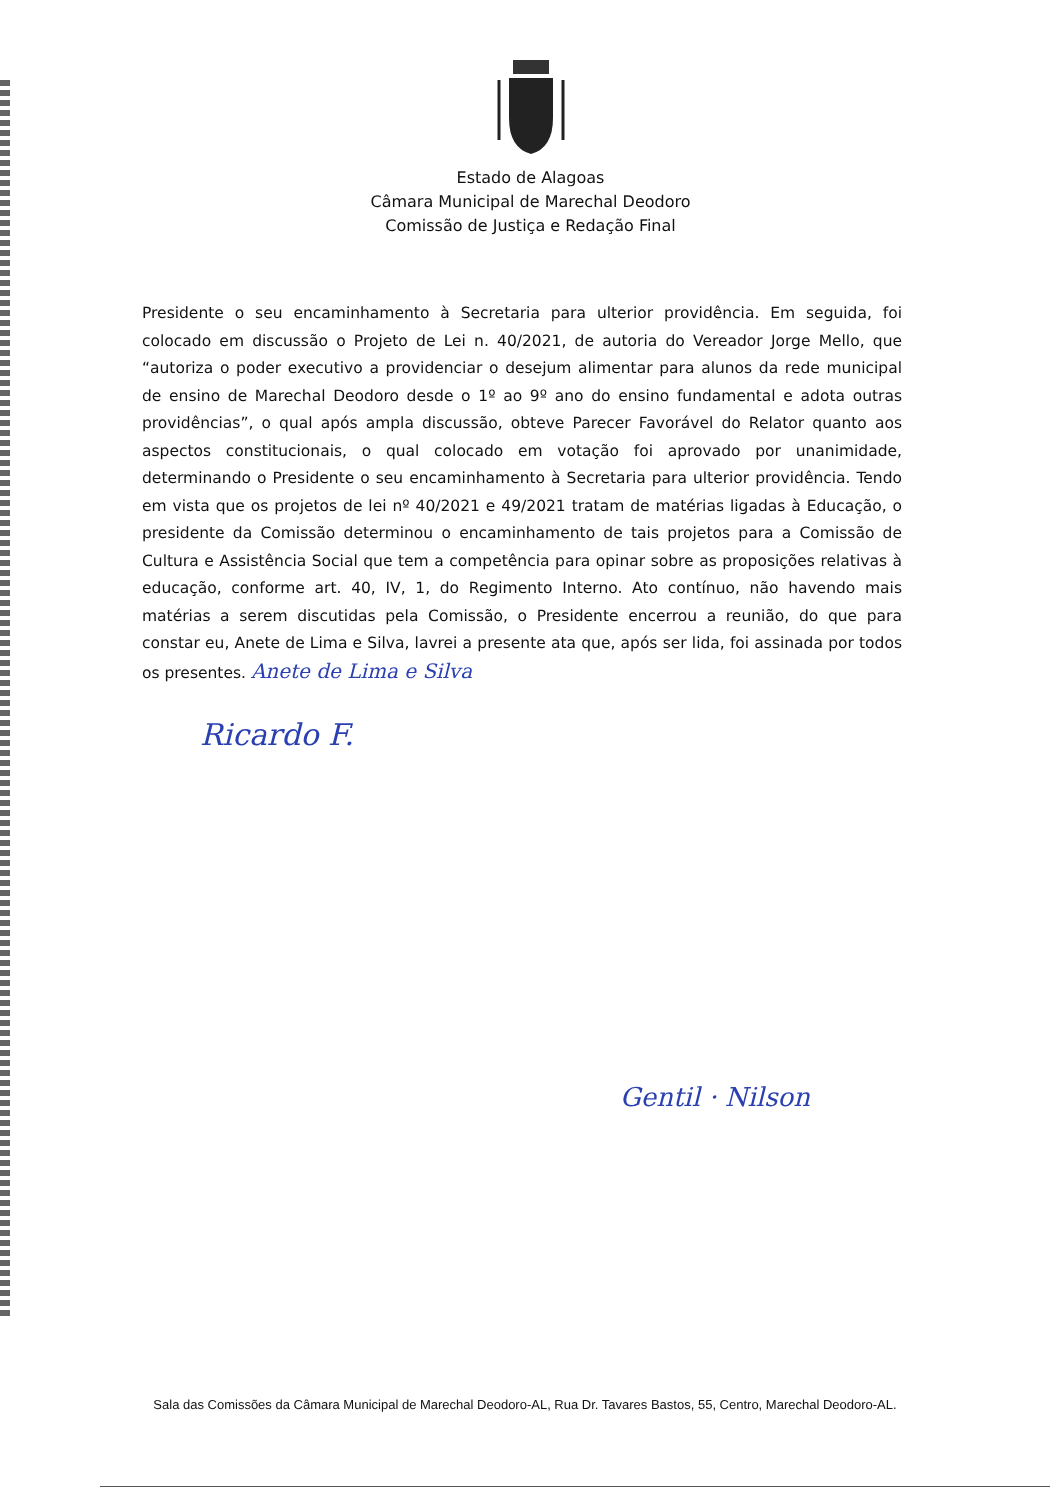Estado de Alagoas
Câmara Municipal de Marechal Deodoro
Comissão de Justiça e Redação Final
Presidente o seu encaminhamento à Secretaria para ulterior providência. Em seguida, foi colocado em discussão o Projeto de Lei n. 40/2021, de autoria do Vereador Jorge Mello, que “autoriza o poder executivo a providenciar o desejum alimentar para alunos da rede municipal de ensino de Marechal Deodoro desde o 1º ao 9º ano do ensino fundamental e adota outras providências”, o qual após ampla discussão, obteve Parecer Favorável do Relator quanto aos aspectos constitucionais, o qual colocado em votação foi aprovado por unanimidade, determinando o Presidente o seu encaminhamento à Secretaria para ulterior providência. Tendo em vista que os projetos de lei nº 40/2021 e 49/2021 tratam de matérias ligadas à Educação, o presidente da Comissão determinou o encaminhamento de tais projetos para a Comissão de Cultura e Assistência Social que tem a competência para opinar sobre as proposições relativas à educação, conforme art. 40, IV, 1, do Regimento Interno. Ato contínuo, não havendo mais matérias a serem discutidas pela Comissão, o Presidente encerrou a reunião, do que para constar eu, Anete de Lima e Silva, lavrei a presente ata que, após ser lida, foi assinada por todos os presentes. Anete de Lima e Silva
Ricardo F.
Gentil · Nilson
Sala das Comissões da Câmara Municipal de Marechal Deodoro-AL, Rua Dr. Tavares Bastos, 55, Centro, Marechal Deodoro-AL.